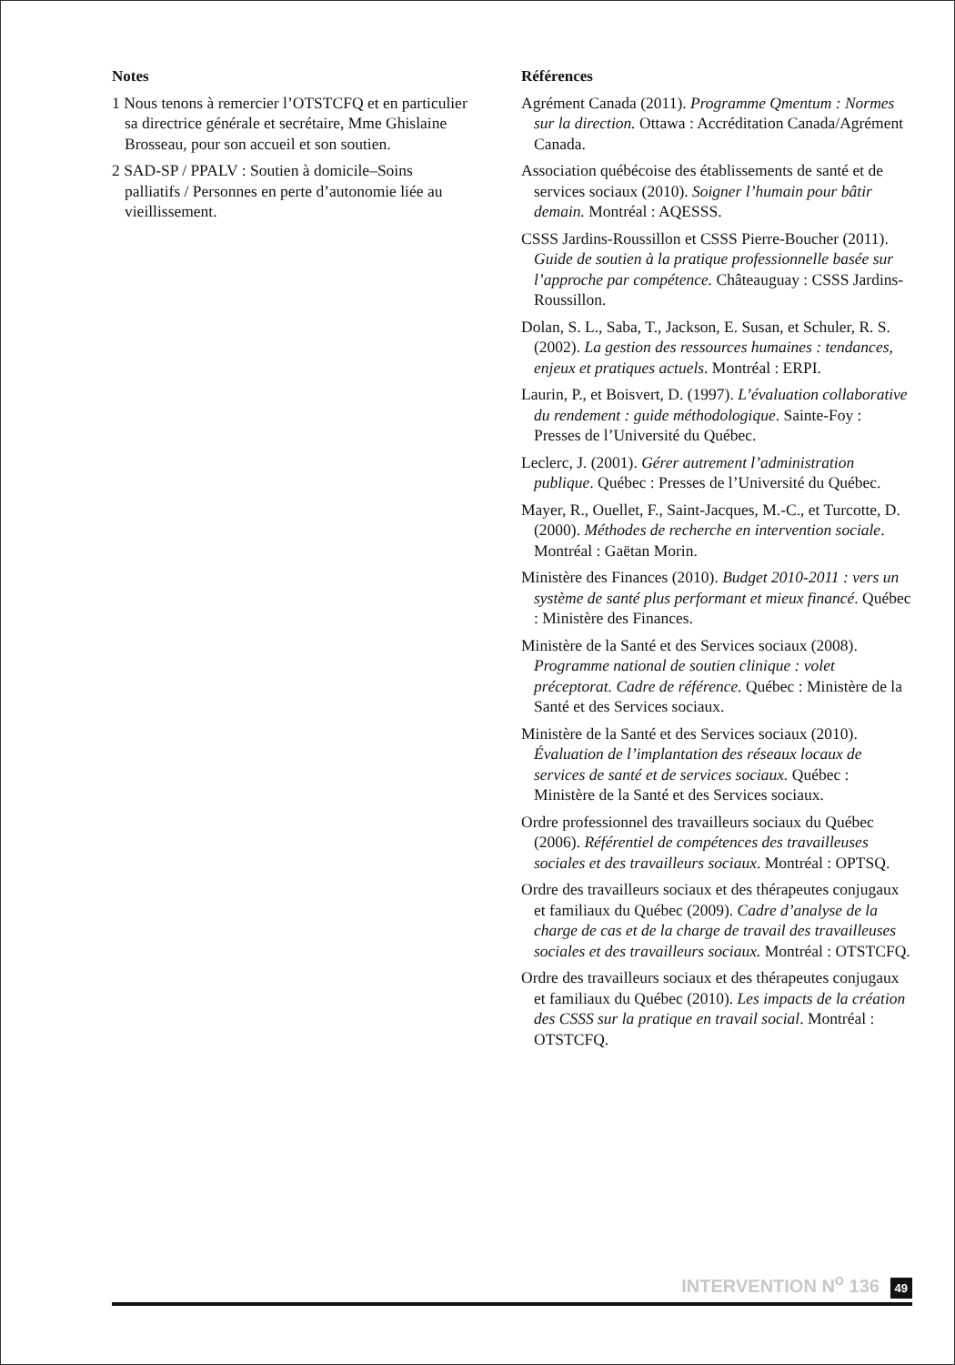Notes
1 Nous tenons à remercier l’OTSTCFQ et en particulier sa directrice générale et secrétaire, Mme Ghislaine Brosseau, pour son accueil et son soutien.
2 SAD-SP / PPALV : Soutien à domicile–Soins palliatifs / Personnes en perte d’autonomie liée au vieillissement.
Références
Agrément Canada (2011). Programme Qmentum : Normes sur la direction. Ottawa : Accréditation Canada/Agrément Canada.
Association québécoise des établissements de santé et de services sociaux (2010). Soigner l’humain pour bâtir demain. Montréal : AQESSS.
CSSS Jardins-Roussillon et CSSS Pierre-Boucher (2011). Guide de soutien à la pratique professionnelle basée sur l’approche par compétence. Châteauguay : CSSS Jardins-Roussillon.
Dolan, S. L., Saba, T., Jackson, E. Susan, et Schuler, R. S. (2002). La gestion des ressources humaines : tendances, enjeux et pratiques actuels. Montréal : ERPI.
Laurin, P., et Boisvert, D. (1997). L’évaluation collaborative du rendement : guide méthodologique. Sainte-Foy : Presses de l’Université du Québec.
Leclerc, J. (2001). Gérer autrement l’administration publique. Québec : Presses de l’Université du Québec.
Mayer, R., Ouellet, F., Saint-Jacques, M.-C., et Turcotte, D. (2000). Méthodes de recherche en intervention sociale. Montréal : Gaëtan Morin.
Ministère des Finances (2010). Budget 2010-2011 : vers un système de santé plus performant et mieux financé. Québec : Ministère des Finances.
Ministère de la Santé et des Services sociaux (2008). Programme national de soutien clinique : volet préceptorat. Cadre de référence. Québec : Ministère de la Santé et des Services sociaux.
Ministère de la Santé et des Services sociaux (2010). Évaluation de l’implantation des réseaux locaux de services de santé et de services sociaux. Québec : Ministère de la Santé et des Services sociaux.
Ordre professionnel des travailleurs sociaux du Québec (2006). Référentiel de compétences des travailleuses sociales et des travailleurs sociaux. Montréal : OPTSQ.
Ordre des travailleurs sociaux et des thérapeutes conjugaux et familiaux du Québec (2009). Cadre d’analyse de la charge de cas et de la charge de travail des travailleuses sociales et des travailleurs sociaux. Montréal : OTSTCFQ.
Ordre des travailleurs sociaux et des thérapeutes conjugaux et familiaux du Québec (2010). Les impacts de la création des CSSS sur la pratique en travail social. Montréal : OTSTCFQ.
INTERVENTION N<sup>o</sup> 136 49